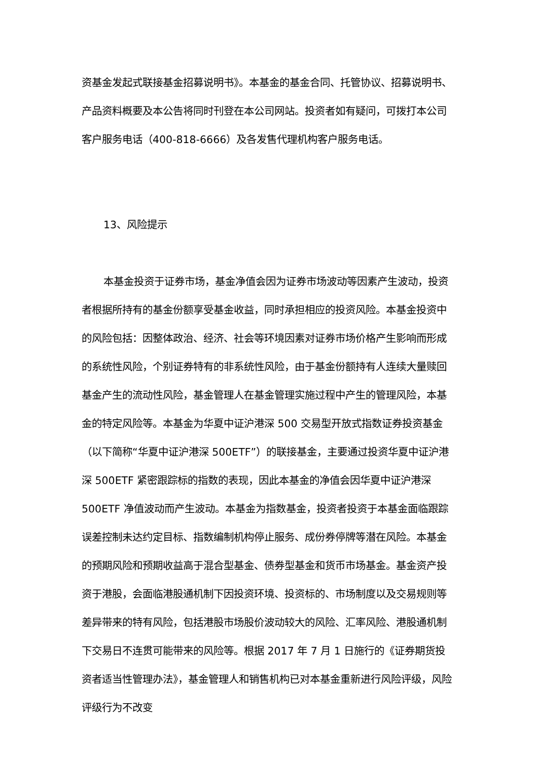资基金发起式联接基金招募说明书》。本基金的基金合同、托管协议、招募说明书、产品资料概要及本公告将同时刊登在本公司网站。投资者如有疑问，可拨打本公司客户服务电话（400-818-6666）及各发售代理机构客户服务电话。
13、风险提示
本基金投资于证券市场，基金净值会因为证券市场波动等因素产生波动，投资者根据所持有的基金份额享受基金收益，同时承担相应的投资风险。本基金投资中的风险包括：因整体政治、经济、社会等环境因素对证券市场价格产生影响而形成的系统性风险，个别证券特有的非系统性风险，由于基金份额持有人连续大量赎回基金产生的流动性风险，基金管理人在基金管理实施过程中产生的管理风险，本基金的特定风险等。本基金为华夏中证沪港深 500 交易型开放式指数证券投资基金（以下简称“华夏中证沪港深 500ETF”）的联接基金，主要通过投资华夏中证沪港深 500ETF 紧密跟踪标的指数的表现，因此本基金的净值会因华夏中证沪港深 500ETF 净值波动而产生波动。本基金为指数基金，投资者投资于本基金面临跟踪误差控制未达约定目标、指数编制机构停止服务、成份券停牌等潜在风险。本基金的预期风险和预期收益高于混合型基金、债券型基金和货币市场基金。基金资产投资于港股，会面临港股通机制下因投资环境、投资标的、市场制度以及交易规则等差异带来的特有风险，包括港股市场股价波动较大的风险、汇率风险、港股通机制下交易日不连贯可能带来的风险等。根据 2017 年 7 月 1 日施行的《证券期货投资者适当性管理办法》，基金管理人和销售机构已对本基金重新进行风险评级，风险评级行为不改变